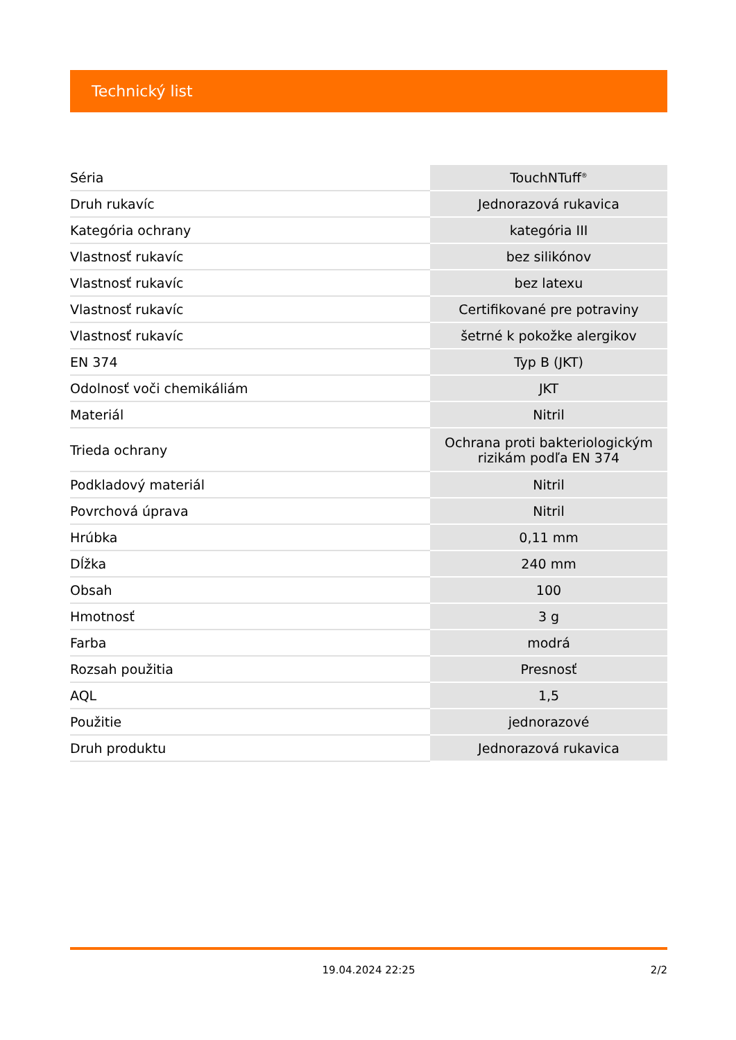Technický list
| Séria | TouchNTuff<sup>®</sup> |
| Druh rukavíc | Jednorazová rukavica |
| Kategória ochrany | kategória III |
| Vlastnosť rukavíc | bez silikónov |
| Vlastnosť rukavíc | bez latexu |
| Vlastnosť rukavíc | Certifikované pre potraviny |
| Vlastnosť rukavíc | šetrné k pokožke alergikov |
| EN 374 | Typ B (JKT) |
| Odolnosť voči chemikáliám | JKT |
| Materiál | Nitril |
| Trieda ochrany | Ochrana proti bakteriologickým rizikám podľa EN 374 |
| Podkladový materiál | Nitril |
| Povrchová úprava | Nitril |
| Hrúbka | 0,11 mm |
| Dĺžka | 240 mm |
| Obsah | 100 |
| Hmotnosť | 3 g |
| Farba | modrá |
| Rozsah použitia | Presnosť |
| AQL | 1,5 |
| Použitie | jednorazové |
| Druh produktu | Jednorazová rukavica |
19.04.2024 22:25 2/2